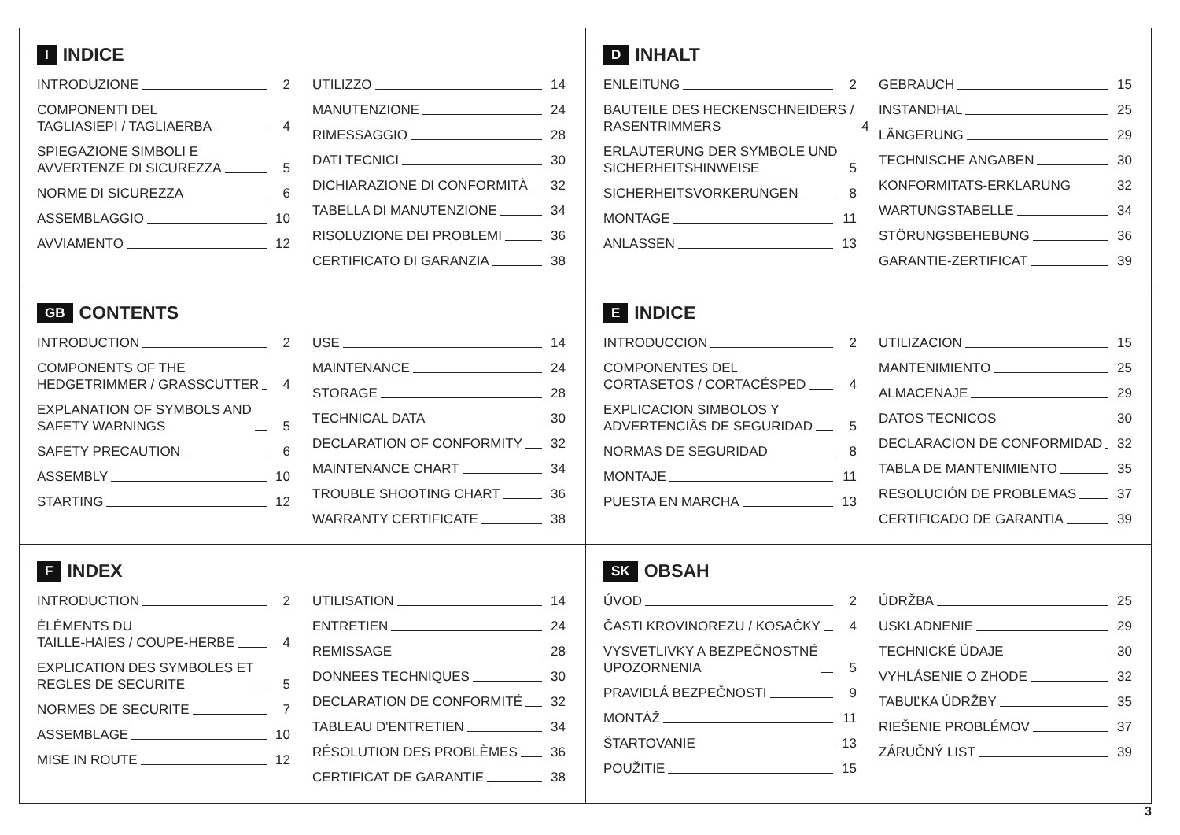I INDICE
INTRODUZIONE 2
COMPONENTI DEL
TAGLIASIEPI / TAGLIAERBA 4
SPIEGAZIONE SIMBOLI E
AVVERTENZE DI SICUREZZA 5
NORME DI SICUREZZA 6
ASSEMBLAGGIO 10
AVVIAMENTO 12
UTILIZZO 14
MANUTENZIONE 24
RIMESSAGGIO 28
DATI TECNICI 30
DICHIARAZIONE DI CONFORMITÀ 32
TABELLA DI MANUTENZIONE 34
RISOLUZIONE DEI PROBLEMI 36
CERTIFICATO DI GARANZIA 38
D INHALT
ENLEITUNG 2
BAUTEILE DES HECKENSCHNEIDERS /
RASENTRIMMERS 4
ERLAUTERUNG DER SYMBOLE UND
SICHERHEITSHINWEISE 5
SICHERHEITSVORKERUNGEN 8
MONTAGE 11
ANLASSEN 13
GEBRAUCH 15
INSTANDHAL 25
LÄNGERUNG 29
TECHNISCHE ANGABEN 30
KONFORMITATS-ERKLARUNG 32
WARTUNGSTABELLE 34
STÖRUNGSBEHEBUNG 36
GARANTIE-ZERTIFICAT 39
GB CONTENTS
INTRODUCTION 2
COMPONENTS OF THE
HEDGETRIMMER / GRASSCUTTER 4
EXPLANATION OF SYMBOLS AND
SAFETY WARNINGS 5
SAFETY PRECAUTION 6
ASSEMBLY 10
STARTING 12
USE 14
MAINTENANCE 24
STORAGE 28
TECHNICAL DATA 30
DECLARATION OF CONFORMITY 32
MAINTENANCE CHART 34
TROUBLE SHOOTING CHART 36
WARRANTY CERTIFICATE 38
E INDICE
INTRODUCCION 2
COMPONENTES DEL
CORTASETOS / CORTACÉSPED 4
EXPLICACION SIMBOLOS Y
ADVERTENCIÂS DE SEGURIDAD 5
NORMAS DE SEGURIDAD 8
MONTAJE 11
PUESTA EN MARCHA 13
UTILIZACION 15
MANTENIMIENTO 25
ALMACENAJE 29
DATOS TECNICOS 30
DECLARACION DE CONFORMIDAD 32
TABLA DE MANTENIMIENTO 35
RESOLUCIÓN DE PROBLEMAS 37
CERTIFICADO DE GARANTIA 39
F INDEX
INTRODUCTION 2
ÉLÉMENTS DU
TAILLE-HAIES / COUPE-HERBE 4
EXPLICATION DES SYMBOLES ET
REGLES DE SECURITE 5
NORMES DE SECURITE 7
ASSEMBLAGE 10
MISE IN ROUTE 12
UTILISATION 14
ENTRETIEN 24
REMISSAGE 28
DONNEES TECHNIQUES 30
DECLARATION DE CONFORMITÉ 32
TABLEAU D'ENTRETIEN 34
RÉSOLUTION DES PROBLÈMES 36
CERTIFICAT DE GARANTIE 38
SK OBSAH
ÚVOD 2
ČASTI KROVINOREZU / KOSAČKY 4
VYSVETLIVKY A BEZPEČNOSTNÉ
UPOZORNENIA 5
PRAVIDLÁ BEZPEČNOSTI 9
MONTÁŽ 11
ŠTARTOVANIE 13
POUŽITIE 15
ÚDRŽBA 25
USKLADNENIE 29
TECHNICKÉ ÚDAJE 30
VYHLÁSENIE O ZHODE 32
TABUĽKA ÚDRŽBY 35
RIEŠENIE PROBLÉMOV 37
ZÁRUČNÝ LIST 39
3